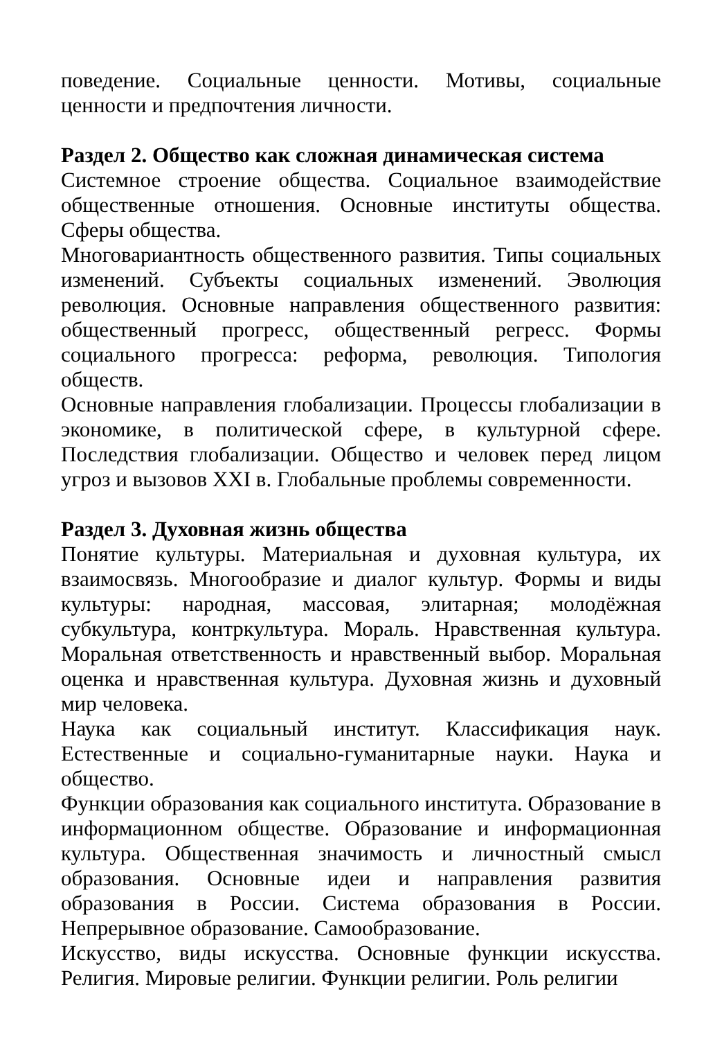поведение. Социальные ценности. Мотивы, социальные ценности и предпочтения личности.
Раздел 2. Общество как сложная динамическая система
Системное строение общества. Социальное взаимодействие общественные отношения. Основные институты общества. Сферы общества.
Многовариантность общественного развития. Типы социальных изменений. Субъекты социальных изменений. Эволюция революция. Основные направления общественного развития: общественный прогресс, общественный регресс. Формы социального прогресса: реформа, революция. Типология обществ.
Основные направления глобализации. Процессы глобализации в экономике, в политической сфере, в культурной сфере. Последствия глобализации. Общество и человек перед лицом угроз и вызовов XXI в. Глобальные проблемы современности.
Раздел 3. Духовная жизнь общества
Понятие культуры. Материальная и духовная культура, их взаимосвязь. Многообразие и диалог культур. Формы и виды культуры: народная, массовая, элитарная; молодёжная субкультура, контркультура. Мораль. Нравственная культура. Моральная ответственность и нравственный выбор. Моральная оценка и нравственная культура. Духовная жизнь и духовный мир человека.
Наука как социальный институт. Классификация наук. Естественные и социально-гуманитарные науки. Наука и общество.
Функции образования как социального института. Образование в информационном обществе. Образование и информационная культура. Общественная значимость и личностный смысл образования. Основные идеи и направления развития образования в России. Система образования в России. Непрерывное образование. Самообразование.
Искусство, виды искусства. Основные функции искусства. Религия. Мировые религии. Функции религии. Роль религии